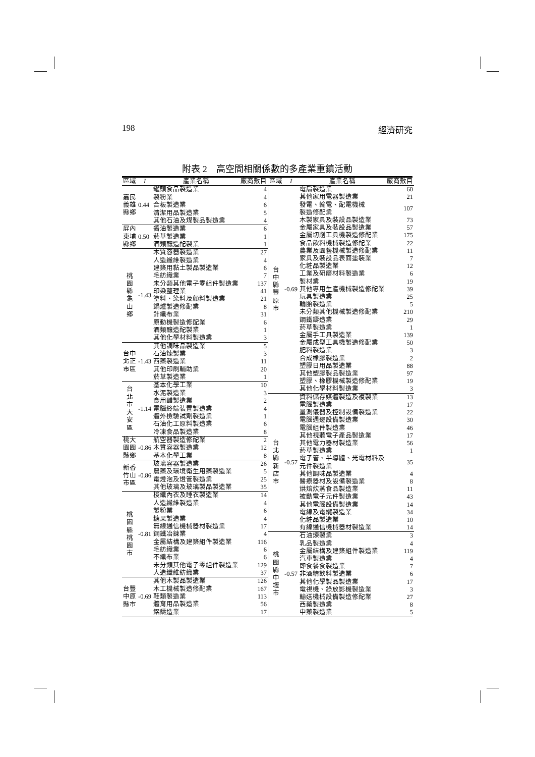198 經濟研究
附表 2　高空間相關係數的多產業重鎮活動
| 區域 | I | 產業名稱 | 廠商數目 |
| --- | --- | --- | --- |
| 嘉民 義雄 縣鄉 | 0.44 | 罐頭食品製造業 | 4 |
| | | 製粉業 | 4 |
| | | 合板製造業 | 6 |
| | | 清潔用品製造業 | 5 |
| | | 其他石油及煤製品製造業 | 4 |
| 屏內 東埔 縣鄉 | 0.50 | 醬油製造業 | 6 |
| | | 菸草製造業 | 1 |
| | | 酒類釀造配製業 | 1 |
| 桃 園 縣 龜 山 鄉 | -1.43 | 木質容器製造業 | 27 |
| | | 人造纖維製造業 | 4 |
| | | 建築用黏土製品製造業 | 6 |
| | | 毛紡織業 | 7 |
| | | 未分類其他電子零組件製造業 | 137 |
| | | 印染整理業 | 41 |
| | | 塗料、染料及顏料製造業 | 21 |
| | | 鍋爐製造修配業 | 8 |
| | | 針織布業 | 31 |
| | | 原動機製造修配業 | 6 |
| | | 酒類釀造配製業 | 1 |
| | | 其他化學材料製造業 | 3 |
| 台中 北正 市區 | -1.43 | 其他調味品製造業 | 5 |
| | | 石油煉製業 | 3 |
| | | 西藥製造業 | 11 |
| | | 其他印刷輔助業 | 20 |
| | | 菸草製造業 | 1 |
| 台 北 市 大 安 區 | -1.14 | 基本化學工業 | 10 |
| | | 水泥製造業 | 3 |
| | | 食用醋製造業 | 2 |
| | | 電腦終端裝置製造業 | 4 |
| | | 體外檢驗試劑製造業 | 1 |
| | | 石油化工原料製造業 | 6 |
| | | 冷凍食品製造業 | 8 |
| 桃大 園園 縣鄉 | -0.86 | 航空器製造修配業 | 2 |
| | | 木質容器製造業 | 12 |
| | | 基本化學工業 | 8 |
| 新香 竹山 市區 | -0.86 | 玻璃容器製造業 | 26 |
| | | 農藥及環境衛生用藥製造業 | 5 |
| | | 電燈泡及燈管製造業 | 25 |
| | | 其他玻璃及玻璃製品製造業 | 35 |
| 桃 園 縣 桃 園 市 | -0.81 | 梭織內衣及睡衣製造業 | 14 |
| | | 人造纖維製造業 | 4 |
| | | 製粉業 | 6 |
| | | 糖果製造業 | 4 |
| | | 無線通信機械器材製造業 | 17 |
| | | 鋼鐵冶鍊業 | 4 |
| | | 金屬結構及建築組件製造業 | 116 |
| | | 毛紡織業 | 6 |
| | | 不織布業 | 6 |
| | | 未分類其他電子零組件製造業 | 129 |
| | | 人造纖維紡織業 | 37 |
| 台豐 中原 縣市 | -0.69 | 其他木製品製造業 | 126 |
| | | 木工機械製造修配業 | 167 |
| | | 鞋類製造業 | 113 |
| | | 體育用品製造業 | 56 |
| | | 鋁鑄造業 | 17 |
| 區域 | I | 產業名稱 | 廠商數目 |
| --- | --- | --- | --- |
| 台 中 縣 豐 原 市 | -0.69 | 電扇製造業 | 60 |
| | | 其他家用電器製造業 | 21 |
| | | 發電、輸電、配電機械 製造修配業 | 107 |
| | | 木製家具及裝設品製造業 | 73 |
| | | 金屬家具及裝設品製造業 | 57 |
| | | 金屬切削工具機製造修配業 | 175 |
| | | 食品飲料機械製造修配業 | 22 |
| | | 農業及園藝機械製造修配業 | 11 |
| | | 家具及裝設品表面塗裝業 | 7 |
| | | 化粧品製造業 | 12 |
| | | 工業及研磨材料製造業 | 6 |
| | | 製材業 | 19 |
| | | 其他專用生產機械製造修配業 | 39 |
| | | 玩具製造業 | 25 |
| | | 輪胎製造業 | 5 |
| | | 未分類其他機械製造修配業 | 210 |
| | | 鋼鐵鑄造業 | 29 |
| | | 菸草製造業 | 1 |
| | | 金屬手工具製造業 | 139 |
| | | 金屬成型工具機製造修配業 | 50 |
| | | 肥料製造業 | 3 |
| | | 合成橡膠製造業 | 2 |
| | | 塑膠日用品製造業 | 88 |
| | | 其他塑膠製品製造業 | 97 |
| | | 塑膠、橡膠機械製造修配業 | 19 |
| | | 其他化學材料製造業 | 3 |
| 台 北 縣 新 店 市 | -0.57 | 資料儲存媒體製造及複製業 | 13 |
| | | 電腦製造業 | 17 |
| | | 量測儀器及控制設備製造業 | 22 |
| | | 電腦週邊設備製造業 | 30 |
| | | 電腦組件製造業 | 46 |
| | | 其他視聽電子產品製造業 | 17 |
| | | 其他電力器材製造業 | 56 |
| | | 菸草製造業 | 1 |
| | | 電子管、半導體、光電材料及 元件製造業 | 35 |
| | | 其他調味品製造業 | 4 |
| | | 醫療器材及設備製造業 | 8 |
| | | 烘焙炊蒸食品製造業 | 11 |
| | | 被動電子元件製造業 | 43 |
| | | 其他電腦設備製造業 | 14 |
| | | 電線及電纜製造業 | 34 |
| | | 化粧品製造業 | 10 |
| | | 有線通信機械器材製造業 | 14 |
| 桃 園 縣 中 壢 市 | -0.57 | 石油煉製業 | 3 |
| | | 乳品製造業 | 4 |
| | | 金屬結構及建築組件製造業 | 119 |
| | | 汽車製造業 | 4 |
| | | 即食餐食製造業 | 7 |
| | | 非酒精飲料製造業 | 6 |
| | | 其他化學製品製造業 | 17 |
| | | 電視機、錄放影機製造業 | 3 |
| | | 輸送機械設備製造修配業 | 27 |
| | | 西藥製造業 | 8 |
| | | 中藥製造業 | 5 |